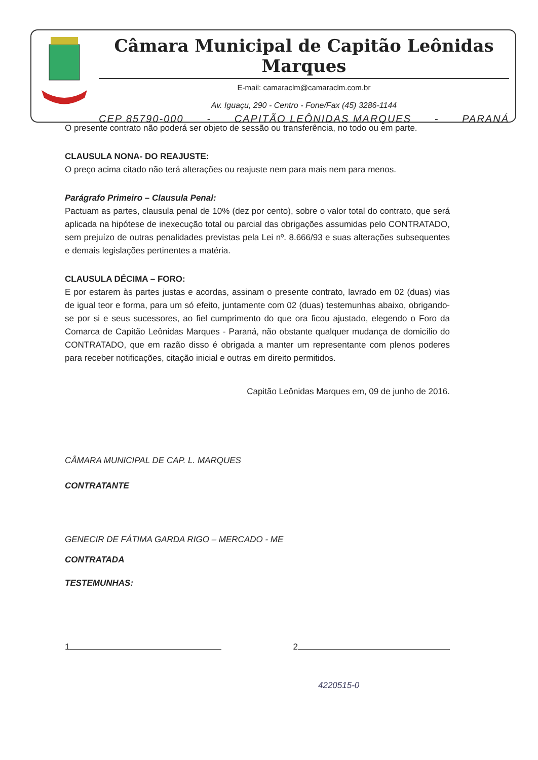Câmara Municipal de Capitão Leônidas Marques
E-mail: camaraclm@camaraclm.com.br
Av. Iguaçu, 290 - Centro - Fone/Fax (45) 3286-1144
CEP 85790-000 - CAPITÃO LEÔNIDAS MARQUES - PARANÁ
O presente contrato não poderá ser objeto de sessão ou transferência, no todo ou em parte.
CLAUSULA NONA- DO REAJUSTE:
O preço acima citado não terá alterações ou reajuste nem para mais nem para menos.
Parágrafo Primeiro – Clausula Penal:
Pactuam as partes, clausula penal de 10% (dez por cento), sobre o valor total do contrato, que será aplicada na hipótese de inexecução total ou parcial das obrigações assumidas pelo CONTRATADO, sem prejuízo de outras penalidades previstas pela Lei nº. 8.666/93 e suas alterações subsequentes e demais legislações pertinentes a matéria.
CLAUSULA DÉCIMA – FORO:
E por estarem às partes justas e acordas, assinam o presente contrato, lavrado em 02 (duas) vias de igual teor e forma, para um só efeito, juntamente com 02 (duas) testemunhas abaixo, obrigando-se por si e seus sucessores, ao fiel cumprimento do que ora ficou ajustado, elegendo o Foro da Comarca de Capitão Leônidas Marques - Paraná, não obstante qualquer mudança de domicílio do CONTRATADO, que em razão disso é obrigada a manter um representante com plenos poderes para receber notificações, citação inicial e outras em direito permitidos.
Capitão Leônidas Marques em, 09 de junho de 2016.
CÂMARA MUNICIPAL DE CAP. L. MARQUES
CONTRATANTE
GENECIR DE FÁTIMA GARDA RIGO – MERCADO - ME
CONTRATADA
TESTEMUNHAS:
1 2
4220515-0